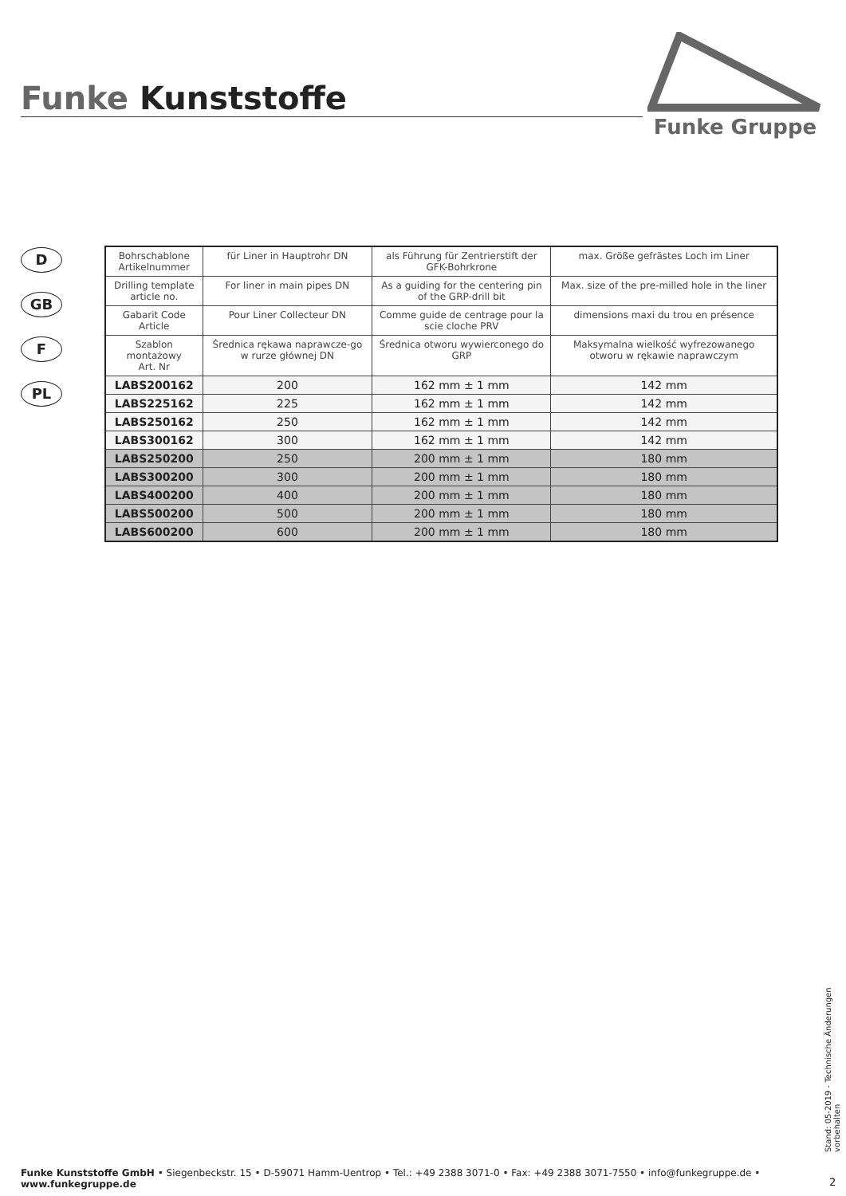Funke Kunststoffe
Funke Gruppe
D
GB
F
PL
| Bohrschablone Artikelnummer | für Liner in Hauptrohr DN | als Führung für Zentrierstift der GFK-Bohrkrone | max. Größe gefrästes Loch im Liner |
| Drilling template article no. | For liner in main pipes DN | As a guiding for the centering pin of the GRP-drill bit | Max. size of the pre-milled hole in the liner |
| Gabarit Code Article | Pour Liner Collecteur DN | Comme guide de centrage pour la scie cloche PRV | dimensions maxi du trou en présence |
| Szablon montażowy Art. Nr | Średnica rękawa naprawcze-go w rurze głównej DN | Średnica otworu wywierconego do GRP | Maksymalna wielkość wyfrezowanego otworu w rękawie naprawczym |
| LABS200162 | 200 | 162 mm ± 1 mm | 142 mm |
| LABS225162 | 225 | 162 mm ± 1 mm | 142 mm |
| LABS250162 | 250 | 162 mm ± 1 mm | 142 mm |
| LABS300162 | 300 | 162 mm ± 1 mm | 142 mm |
| LABS250200 | 250 | 200 mm ± 1 mm | 180 mm |
| LABS300200 | 300 | 200 mm ± 1 mm | 180 mm |
| LABS400200 | 400 | 200 mm ± 1 mm | 180 mm |
| LABS500200 | 500 | 200 mm ± 1 mm | 180 mm |
| LABS600200 | 600 | 200 mm ± 1 mm | 180 mm |
Stand: 05-2019 - Technische Änderungen vorbehalten
Funke Kunststoffe GmbH • Siegenbeckstr. 15 • D-59071 Hamm-Uentrop • Tel.: +49 2388 3071-0 • Fax: +49 2388 3071-7550 • info@funkegruppe.de • www.funkegruppe.de
2